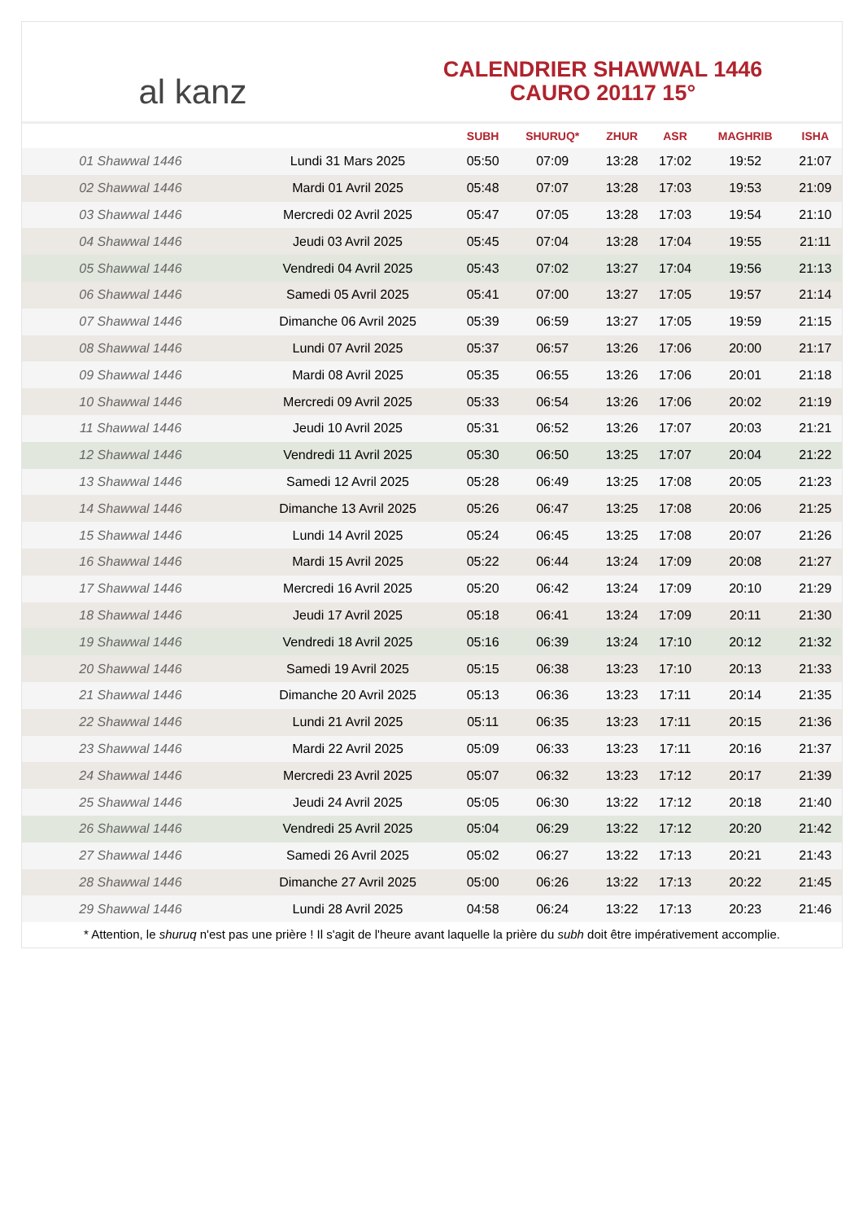al kanz
CALENDRIER SHAWWAL 1446
CAURO 20117 15°
| | | SUBH | SHURUQ* | ZHUR | ASR | MAGHRIB | ISHA |
| --- | --- | --- | --- | --- | --- | --- | --- |
| 01 Shawwal 1446 | Lundi 31 Mars 2025 | 05:50 | 07:09 | 13:28 | 17:02 | 19:52 | 21:07 |
| 02 Shawwal 1446 | Mardi 01 Avril 2025 | 05:48 | 07:07 | 13:28 | 17:03 | 19:53 | 21:09 |
| 03 Shawwal 1446 | Mercredi 02 Avril 2025 | 05:47 | 07:05 | 13:28 | 17:03 | 19:54 | 21:10 |
| 04 Shawwal 1446 | Jeudi 03 Avril 2025 | 05:45 | 07:04 | 13:28 | 17:04 | 19:55 | 21:11 |
| 05 Shawwal 1446 | Vendredi 04 Avril 2025 | 05:43 | 07:02 | 13:27 | 17:04 | 19:56 | 21:13 |
| 06 Shawwal 1446 | Samedi 05 Avril 2025 | 05:41 | 07:00 | 13:27 | 17:05 | 19:57 | 21:14 |
| 07 Shawwal 1446 | Dimanche 06 Avril 2025 | 05:39 | 06:59 | 13:27 | 17:05 | 19:59 | 21:15 |
| 08 Shawwal 1446 | Lundi 07 Avril 2025 | 05:37 | 06:57 | 13:26 | 17:06 | 20:00 | 21:17 |
| 09 Shawwal 1446 | Mardi 08 Avril 2025 | 05:35 | 06:55 | 13:26 | 17:06 | 20:01 | 21:18 |
| 10 Shawwal 1446 | Mercredi 09 Avril 2025 | 05:33 | 06:54 | 13:26 | 17:06 | 20:02 | 21:19 |
| 11 Shawwal 1446 | Jeudi 10 Avril 2025 | 05:31 | 06:52 | 13:26 | 17:07 | 20:03 | 21:21 |
| 12 Shawwal 1446 | Vendredi 11 Avril 2025 | 05:30 | 06:50 | 13:25 | 17:07 | 20:04 | 21:22 |
| 13 Shawwal 1446 | Samedi 12 Avril 2025 | 05:28 | 06:49 | 13:25 | 17:08 | 20:05 | 21:23 |
| 14 Shawwal 1446 | Dimanche 13 Avril 2025 | 05:26 | 06:47 | 13:25 | 17:08 | 20:06 | 21:25 |
| 15 Shawwal 1446 | Lundi 14 Avril 2025 | 05:24 | 06:45 | 13:25 | 17:08 | 20:07 | 21:26 |
| 16 Shawwal 1446 | Mardi 15 Avril 2025 | 05:22 | 06:44 | 13:24 | 17:09 | 20:08 | 21:27 |
| 17 Shawwal 1446 | Mercredi 16 Avril 2025 | 05:20 | 06:42 | 13:24 | 17:09 | 20:10 | 21:29 |
| 18 Shawwal 1446 | Jeudi 17 Avril 2025 | 05:18 | 06:41 | 13:24 | 17:09 | 20:11 | 21:30 |
| 19 Shawwal 1446 | Vendredi 18 Avril 2025 | 05:16 | 06:39 | 13:24 | 17:10 | 20:12 | 21:32 |
| 20 Shawwal 1446 | Samedi 19 Avril 2025 | 05:15 | 06:38 | 13:23 | 17:10 | 20:13 | 21:33 |
| 21 Shawwal 1446 | Dimanche 20 Avril 2025 | 05:13 | 06:36 | 13:23 | 17:11 | 20:14 | 21:35 |
| 22 Shawwal 1446 | Lundi 21 Avril 2025 | 05:11 | 06:35 | 13:23 | 17:11 | 20:15 | 21:36 |
| 23 Shawwal 1446 | Mardi 22 Avril 2025 | 05:09 | 06:33 | 13:23 | 17:11 | 20:16 | 21:37 |
| 24 Shawwal 1446 | Mercredi 23 Avril 2025 | 05:07 | 06:32 | 13:23 | 17:12 | 20:17 | 21:39 |
| 25 Shawwal 1446 | Jeudi 24 Avril 2025 | 05:05 | 06:30 | 13:22 | 17:12 | 20:18 | 21:40 |
| 26 Shawwal 1446 | Vendredi 25 Avril 2025 | 05:04 | 06:29 | 13:22 | 17:12 | 20:20 | 21:42 |
| 27 Shawwal 1446 | Samedi 26 Avril 2025 | 05:02 | 06:27 | 13:22 | 17:13 | 20:21 | 21:43 |
| 28 Shawwal 1446 | Dimanche 27 Avril 2025 | 05:00 | 06:26 | 13:22 | 17:13 | 20:22 | 21:45 |
| 29 Shawwal 1446 | Lundi 28 Avril 2025 | 04:58 | 06:24 | 13:22 | 17:13 | 20:23 | 21:46 |
* Attention, le shuruq n'est pas une prière ! Il s'agit de l'heure avant laquelle la prière du subh doit être impérativement accomplie.